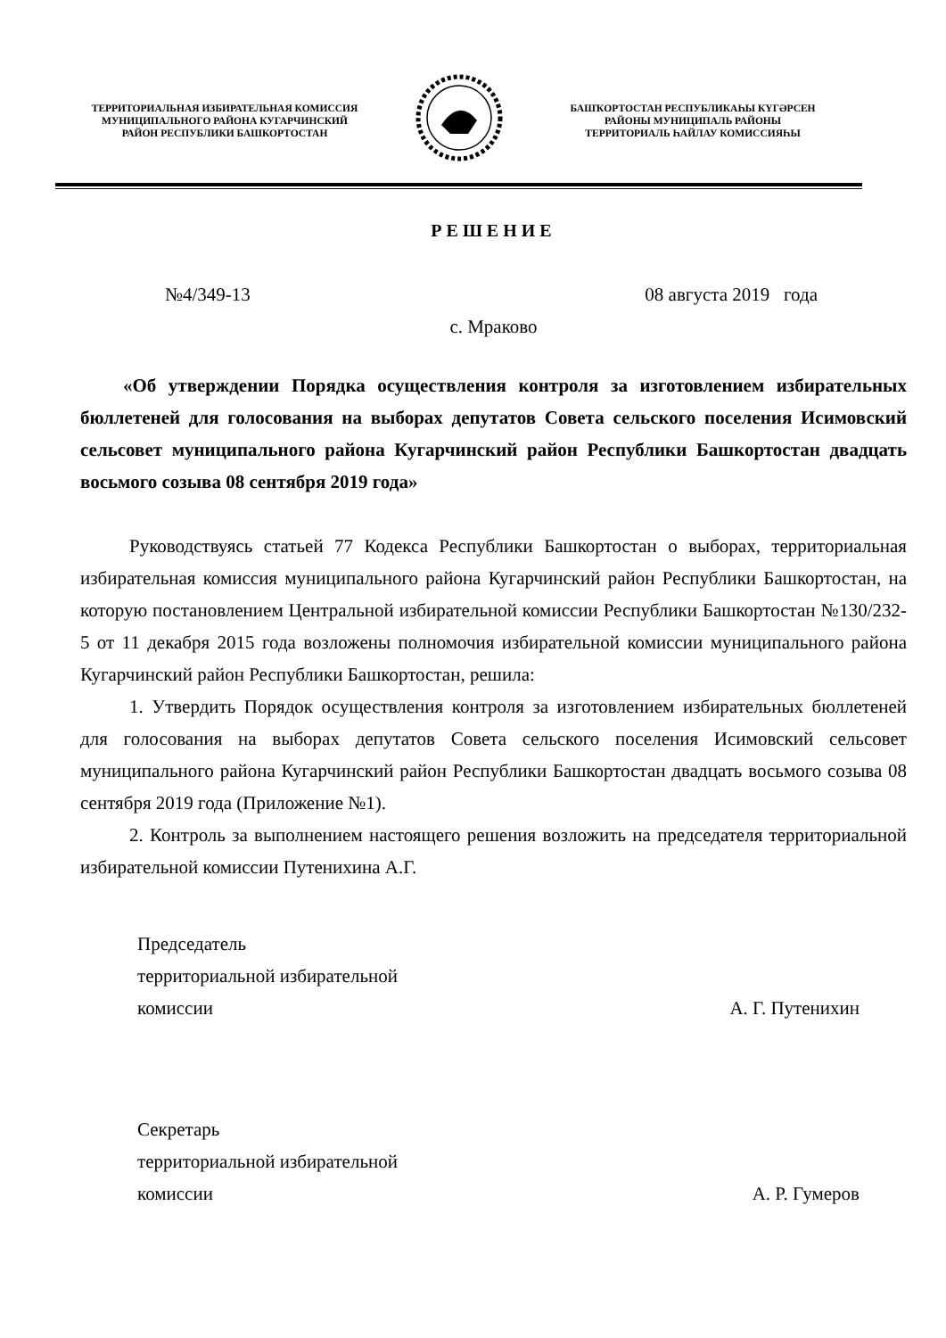ТЕРРИТОРИАЛЬНАЯ ИЗБИРАТЕЛЬНАЯ КОМИССИЯ
МУНИЦИПАЛЬНОГО РАЙОНА КУГАРЧИНСКИЙ
РАЙОН РЕСПУБЛИКИ БАШКОРТОСТАН
БАШҠОРТОСТАН РЕСПУБЛИКАҺЫ КҮГӘРСЕН
РАЙОНЫ МУНИЦИПАЛЬ РАЙОНЫ
ТЕРРИТОРИАЛЬ ҺАЙЛАУ КОМИССИЯҺЫ
РЕШЕНИЕ
№4/349-13 08 августа 2019 года
с. Мраково
«Об утверждении Порядка осуществления контроля за изготовлением избирательных бюллетеней для голосования на выборах депутатов Совета сельского поселения Исимовский сельсовет муниципального района Кугарчинский район Республики Башкортостан двадцать восьмого созыва 08 сентября 2019 года»
Руководствуясь статьей 77 Кодекса Республики Башкортостан о выборах, территориальная избирательная комиссия муниципального района Кугарчинский район Республики Башкортостан, на которую постановлением Центральной избирательной комиссии Республики Башкортостан №130/232-5 от 11 декабря 2015 года возложены полномочия избирательной комиссии муниципального района Кугарчинский район Республики Башкортостан, решила:
1. Утвердить Порядок осуществления контроля за изготовлением избирательных бюллетеней для голосования на выборах депутатов Совета сельского поселения Исимовский сельсовет муниципального района Кугарчинский район Республики Башкортостан двадцать восьмого созыва 08 сентября 2019 года (Приложение №1).
2. Контроль за выполнением настоящего решения возложить на председателя территориальной избирательной комиссии Путенихина А.Г.
Председатель
территориальной избирательной
комиссии А. Г. Путенихин
Секретарь
территориальной избирательной
комиссии А. Р. Гумеров